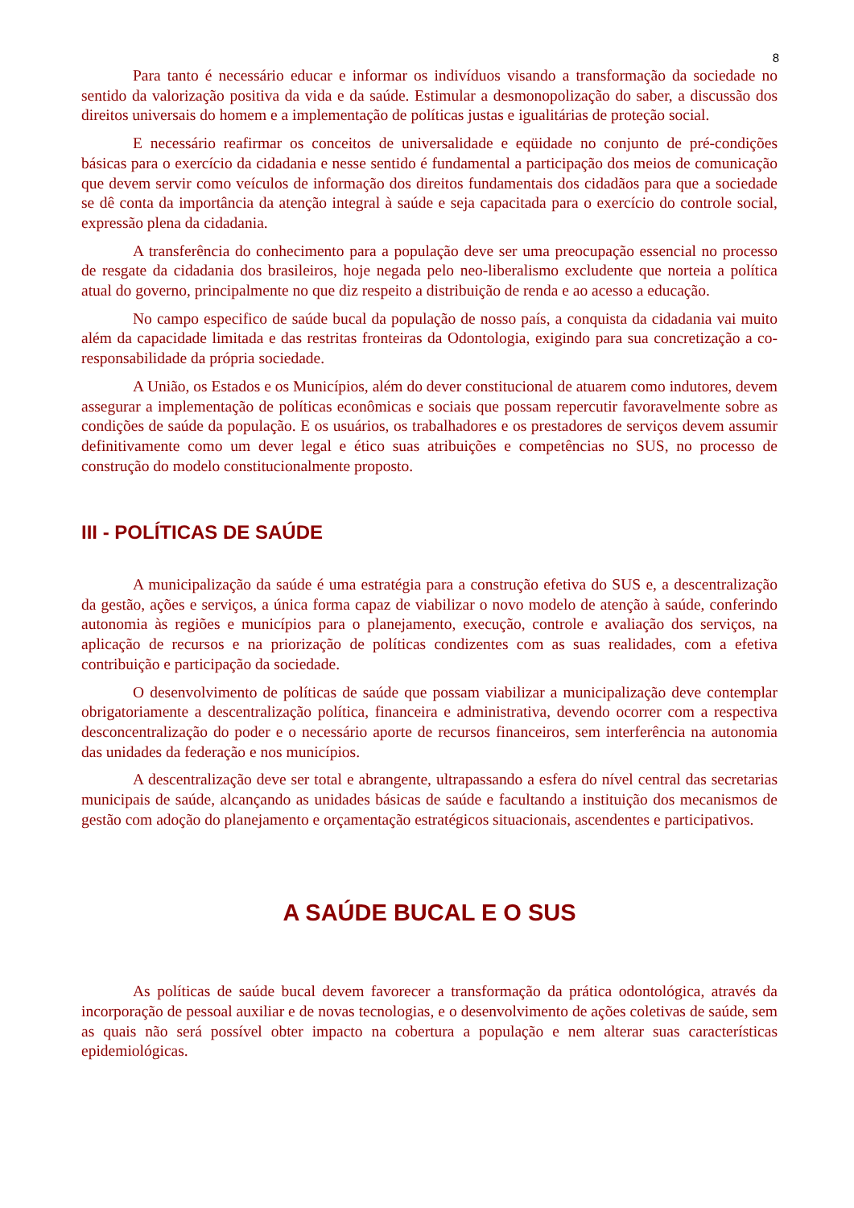8
Para tanto é necessário educar e informar os indivíduos visando a transformação da sociedade no sentido da valorização positiva da vida e da saúde. Estimular a desmonopolização do saber, a discussão dos direitos universais do homem e a implementação de políticas justas e igualitárias de proteção social.
E necessário reafirmar os conceitos de universalidade e eqüidade no conjunto de pré-condições básicas para o exercício da cidadania e nesse sentido é fundamental a participação dos meios de comunicação que devem servir como veículos de informação dos direitos fundamentais dos cidadãos para que a sociedade se dê conta da importância da atenção integral à saúde e seja capacitada para o exercício do controle social, expressão plena da cidadania.
A transferência do conhecimento para a população deve ser uma preocupação essencial no processo de resgate da cidadania dos brasileiros, hoje negada pelo neo-liberalismo excludente que norteia a política atual do governo, principalmente no que diz respeito a distribuição de renda e ao acesso a educação.
No campo especifico de saúde bucal da população de nosso país, a conquista da cidadania vai muito além da capacidade limitada e das restritas fronteiras da Odontologia, exigindo para sua concretização a co-responsabilidade da própria sociedade.
A União, os Estados e os Municípios, além do dever constitucional de atuarem como indutores, devem assegurar a implementação de políticas econômicas e sociais que possam repercutir favoravelmente sobre as condições de saúde da população. E os usuários, os trabalhadores e os prestadores de serviços devem assumir definitivamente como um dever legal e ético suas atribuições e competências no SUS, no processo de construção do modelo constitucionalmente proposto.
III - POLÍTICAS DE SAÚDE
A municipalização da saúde é uma estratégia para a construção efetiva do SUS e, a descentralização da gestão, ações e serviços, a única forma capaz de viabilizar o novo modelo de atenção à saúde, conferindo autonomia às regiões e municípios para o planejamento, execução, controle e avaliação dos serviços, na aplicação de recursos e na priorização de políticas condizentes com as suas realidades, com a efetiva contribuição e participação da sociedade.
O desenvolvimento de políticas de saúde que possam viabilizar a municipalização deve contemplar obrigatoriamente a descentralização política, financeira e administrativa, devendo ocorrer com a respectiva desconcentralização do poder e o necessário aporte de recursos financeiros, sem interferência na autonomia das unidades da federação e nos municípios.
A descentralização deve ser total e abrangente, ultrapassando a esfera do nível central das secretarias municipais de saúde, alcançando as unidades básicas de saúde e facultando a instituição dos mecanismos de gestão com adoção do planejamento e orçamentação estratégicos situacionais, ascendentes e participativos.
A SAÚDE BUCAL E O SUS
As políticas de saúde bucal devem favorecer a transformação da prática odontológica, através da incorporação de pessoal auxiliar e de novas tecnologias, e o desenvolvimento de ações coletivas de saúde, sem as quais não será possível obter impacto na cobertura a população e nem alterar suas características epidemiológicas.